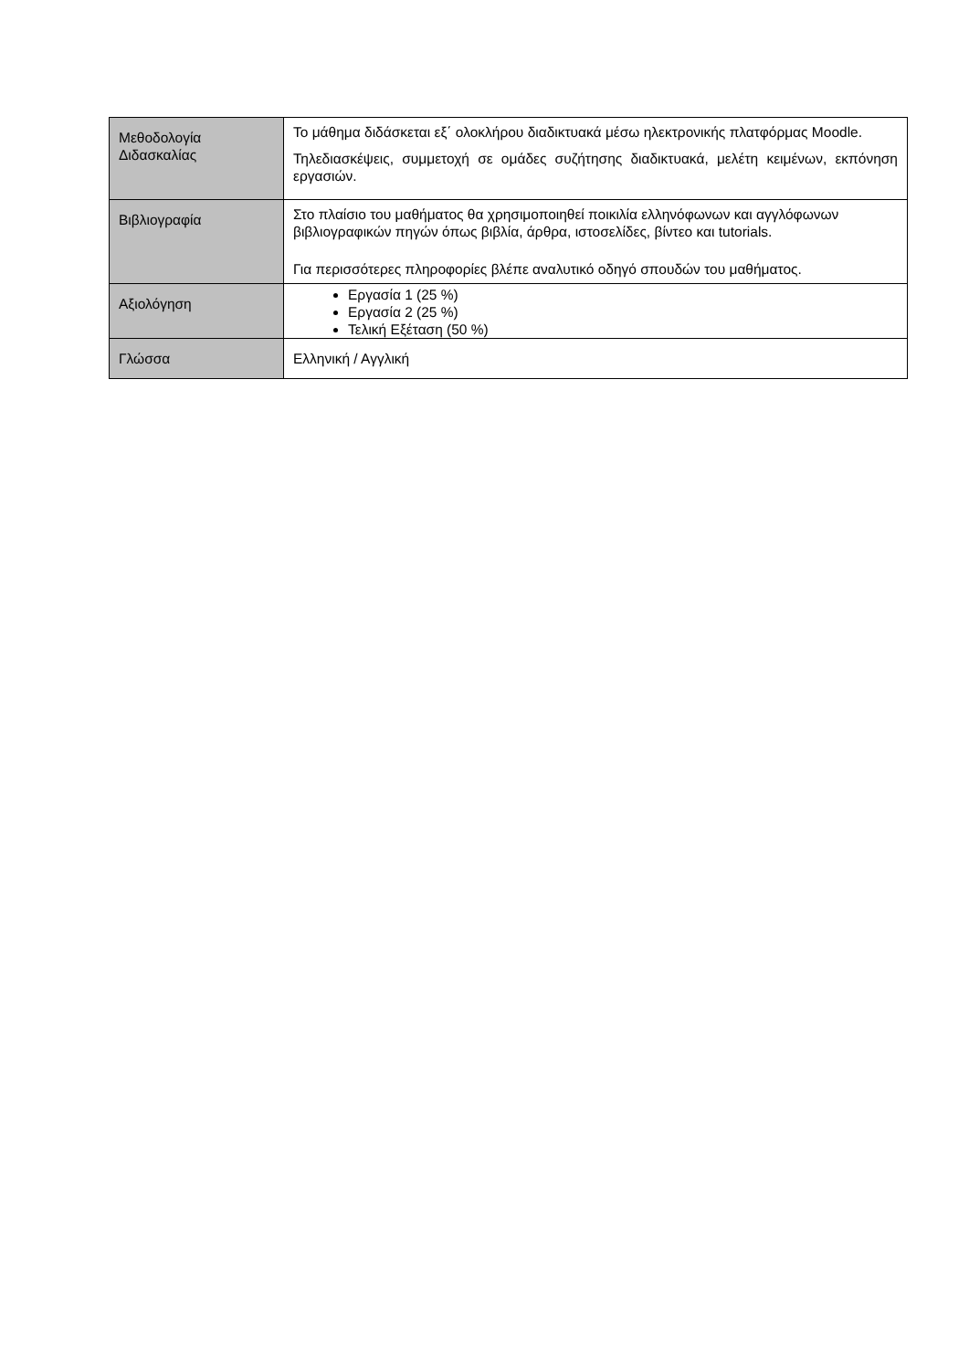| Μεθοδολογία Διδασκαλίας | Το μάθημα διδάσκεται εξ΄ ολοκλήρου διαδικτυακά μέσω ηλεκτρονικής πλατφόρμας Moodle. Τηλεδιασκέψεις, συμμετοχή σε ομάδες συζήτησης διαδικτυακά, μελέτη κειμένων, εκπόνηση εργασιών. |
| Βιβλιογραφία | Στο πλαίσιο του μαθήματος θα χρησιμοποιηθεί ποικιλία ελληνόφωνων και αγγλόφωνων βιβλιογραφικών πηγών όπως βιβλία, άρθρα, ιστοσελίδες, βίντεο και tutorials. Για περισσότερες πληροφορίες βλέπε αναλυτικό οδηγό σπουδών του μαθήματος. |
| Αξιολόγηση | Εργασία 1 (25 %) Εργασία 2 (25 %) Τελική Εξέταση (50 %) |
| Γλώσσα | Ελληνική / Αγγλική |